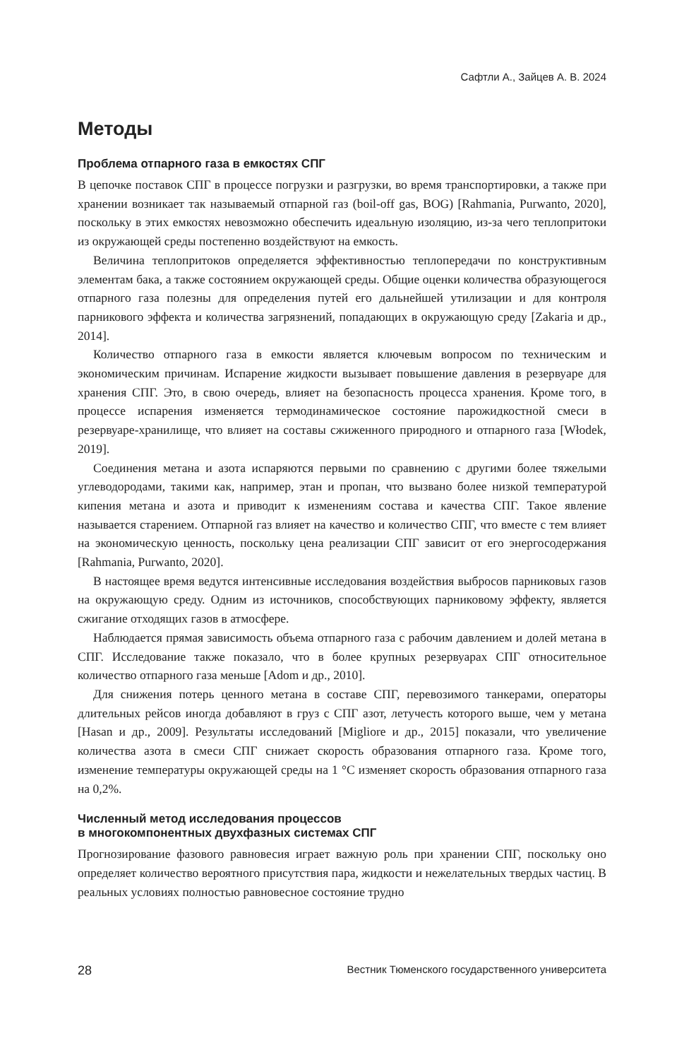Сафтли А., Зайцев А. В. 2024
Методы
Проблема отпарного газа в емкостях СПГ
В цепочке поставок СПГ в процессе погрузки и разгрузки, во время транспортировки, а также при хранении возникает так называемый отпарной газ (boil-off gas, BOG) [Rahmania, Purwanto, 2020], поскольку в этих емкостях невозможно обеспечить идеальную изоляцию, из-за чего теплопритоки из окружающей среды постепенно воздействуют на емкость.
Величина теплопритоков определяется эффективностью теплопередачи по конструктивным элементам бака, а также состоянием окружающей среды. Общие оценки количества образующегося отпарного газа полезны для определения путей его дальнейшей утилизации и для контроля парникового эффекта и количества загрязнений, попадающих в окружающую среду [Zakaria и др., 2014].
Количество отпарного газа в емкости является ключевым вопросом по техническим и экономическим причинам. Испарение жидкости вызывает повышение давления в резервуаре для хранения СПГ. Это, в свою очередь, влияет на безопасность процесса хранения. Кроме того, в процессе испарения изменяется термодинамическое состояние парожидкостной смеси в резервуаре-хранилище, что влияет на составы сжиженного природного и отпарного газа [Włodek, 2019].
Соединения метана и азота испаряются первыми по сравнению с другими более тяжелыми углеводородами, такими как, например, этан и пропан, что вызвано более низкой температурой кипения метана и азота и приводит к изменениям состава и качества СПГ. Такое явление называется старением. Отпарной газ влияет на качество и количество СПГ, что вместе с тем влияет на экономическую ценность, поскольку цена реализации СПГ зависит от его энергосодержания [Rahmania, Purwanto, 2020].
В настоящее время ведутся интенсивные исследования воздействия выбросов парниковых газов на окружающую среду. Одним из источников, способствующих парниковому эффекту, является сжигание отходящих газов в атмосфере.
Наблюдается прямая зависимость объема отпарного газа с рабочим давлением и долей метана в СПГ. Исследование также показало, что в более крупных резервуарах СПГ относительное количество отпарного газа меньше [Adom и др., 2010].
Для снижения потерь ценного метана в составе СПГ, перевозимого танкерами, операторы длительных рейсов иногда добавляют в груз с СПГ азот, летучесть которого выше, чем у метана [Hasan и др., 2009]. Результаты исследований [Migliore и др., 2015] показали, что увеличение количества азота в смеси СПГ снижает скорость образования отпарного газа. Кроме того, изменение температуры окружающей среды на 1 °C изменяет скорость образования отпарного газа на 0,2%.
Численный метод исследования процессов
в многокомпонентных двухфазных системах СПГ
Прогнозирование фазового равновесия играет важную роль при хранении СПГ, поскольку оно определяет количество вероятного присутствия пара, жидкости и нежелательных твердых частиц. В реальных условиях полностью равновесное состояние трудно
28 Вестник Тюменского государственного университета